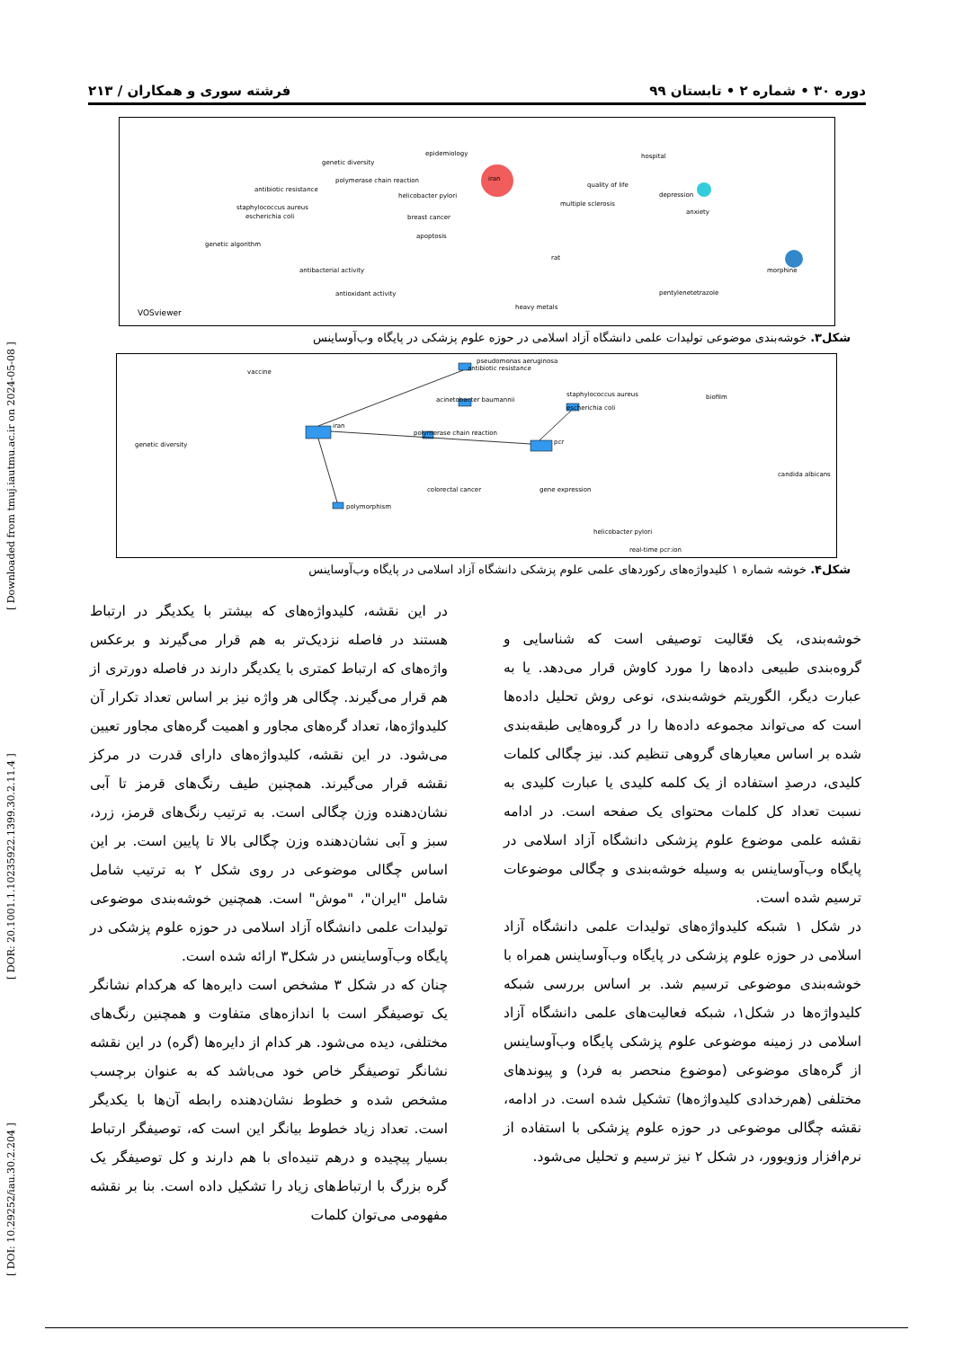[ DOI: 10.29252/iau.30.2.204 ] [ DOR: 20.1001.1.10235922.1399.30.2.11.4 ] [ Downloaded from tmuj.iautmu.ac.ir on 2024-05-08 ]
دوره ۳۰ • شماره ۲ • تابستان ۹۹ فرشته سوری و همکاران / ۲۱۳
epidemiology
genetic diversity
iran
polymerase chain reaction
antibiotic resistance
helicobacter pylori
staphylococcus aureus
escherichia coli
breast cancer
quality of life
depression
anxiety
multiple sclerosis
genetic algorithm
apoptosis
rat
morphine
antibacterial activity
antioxidant activity
heavy metals
hospital
pentylenetetrazole
VOSviewer
شکل۳. خوشه‌بندی موضوعی تولیدات علمی دانشگاه آزاد اسلامی در حوزه علوم پزشکی در پایگاه وب‌آوساینس
pseudomonas aeruginosa
antibiotic resistance
vaccine
acinetobacter baumannii
staphylococcus aureus
biofilm
escherichia coli
genetic diversity
iran
polymerase chain reaction
pcr
candida albicans
colorectal cancer
gene expression
polymorphism
helicobacter pylori
real-time pcr:ion
شکل۴. خوشه شماره ۱ کلیدواژه‌های رکوردهای علمی علوم پزشکی دانشگاه آزاد اسلامی در پایگاه وب‌آوساینس
خوشه‌بندی، یک فعّالیت توصیفی است که شناسایی و گروه‌بندی طبیعی داده‌ها را مورد کاوش قرار می‌دهد. یا به عبارت دیگر، الگوریتم خوشه‌بندی، نوعی روش تحلیل داده‌ها است که می‌تواند مجموعه داده‌ها را در گروه‌هایی طبقه‌بندی شده بر اساس معیارهای گروهی تنظیم کند. نیز چگالی کلمات کلیدی، درصدِ استفاده از یک کلمه کلیدی یا عبارت کلیدی به نسبت تعداد کل کلمات محتوای یک صفحه است. در ادامه نقشه علمی موضوع علوم پزشکی دانشگاه آزاد اسلامی در پایگاه وب‌آوساینس به وسیله خوشه‌بندی و چگالی موضوعات ترسیم شده است.
در شکل ۱ شبکه کلیدواژه‌های تولیدات علمی دانشگاه آزاد اسلامی در حوزه علوم پزشکی در پایگاه وب‌آوساینس همراه با خوشه‌بندی موضوعی ترسیم شد. بر اساس بررسی شبکه کلیدواژه‌ها در شکل۱، شبکه فعالیت‌های علمی دانشگاه آزاد اسلامی در زمینه موضوعی علوم پزشکی پایگاه وب‌آوساینس از گره‌های موضوعی (موضوع منحصر به فرد) و پیوندهای مختلفی (هم‌رخدادی کلیدواژه‌ها) تشکیل شده است. در ادامه، نقشه چگالی موضوعی در حوزه علوم پزشکی با استفاده از نرم‌افزار وزویوور، در شکل ۲ نیز ترسیم و تحلیل می‌شود.
در این نقشه، کلیدواژه‌های که بیشتر با یکدیگر در ارتباط هستند در فاصله نزدیک‌تر به هم قرار می‌گیرند و برعکس واژه‌های که ارتباط کمتری با یکدیگر دارند در فاصله دورتری از هم قرار می‌گیرند. چگالی هر واژه نیز بر اساس تعداد تکرار آن کلیدواژه‌ها، تعداد گره‌های مجاور و اهمیت گره‌های مجاور تعیین می‌شود. در این نقشه، کلیدواژه‌های دارای قدرت در مرکز نقشه قرار می‌گیرند. همچنین طیف رنگ‌های قرمز تا آبی نشان‌دهنده وزن چگالی است. به ترتیب رنگ‌های قرمز، زرد، سبز و آبی نشان‌دهنده وزن چگالی بالا تا پایین است. بر این اساس چگالی موضوعی در روی شکل ۲ به ترتیب شامل شامل "ایران"، "موش" است. همچنین خوشه‌بندی موضوعی تولیدات علمی دانشگاه آزاد اسلامی در حوزه علوم پزشکی در پایگاه وب‌آوساینس در شکل۳ ارائه شده است.
چنان که در شکل ۳ مشخص است دایره‌ها که هرکدام نشانگر یک توصیفگر است با اندازه‌های متفاوت و همچنین رنگ‌های مختلفی، دیده می‌شود. هر کدام از دایره‌ها (گره) در این نقشه نشانگر توصیفگر خاص خود می‌باشد که به عنوان برچسب مشخص شده و خطوط نشان‌دهنده رابطه آن‌ها با یکدیگر است. تعداد زیاد خطوط بیانگر این است که، توصیفگر ارتباط بسیار پیچیده و درهم تنیده‌ای با هم دارند و کل توصیفگر یک گره بزرگ با ارتباط‌های زیاد را تشکیل داده است. بنا بر نقشه مفهومی می‌توان کلمات